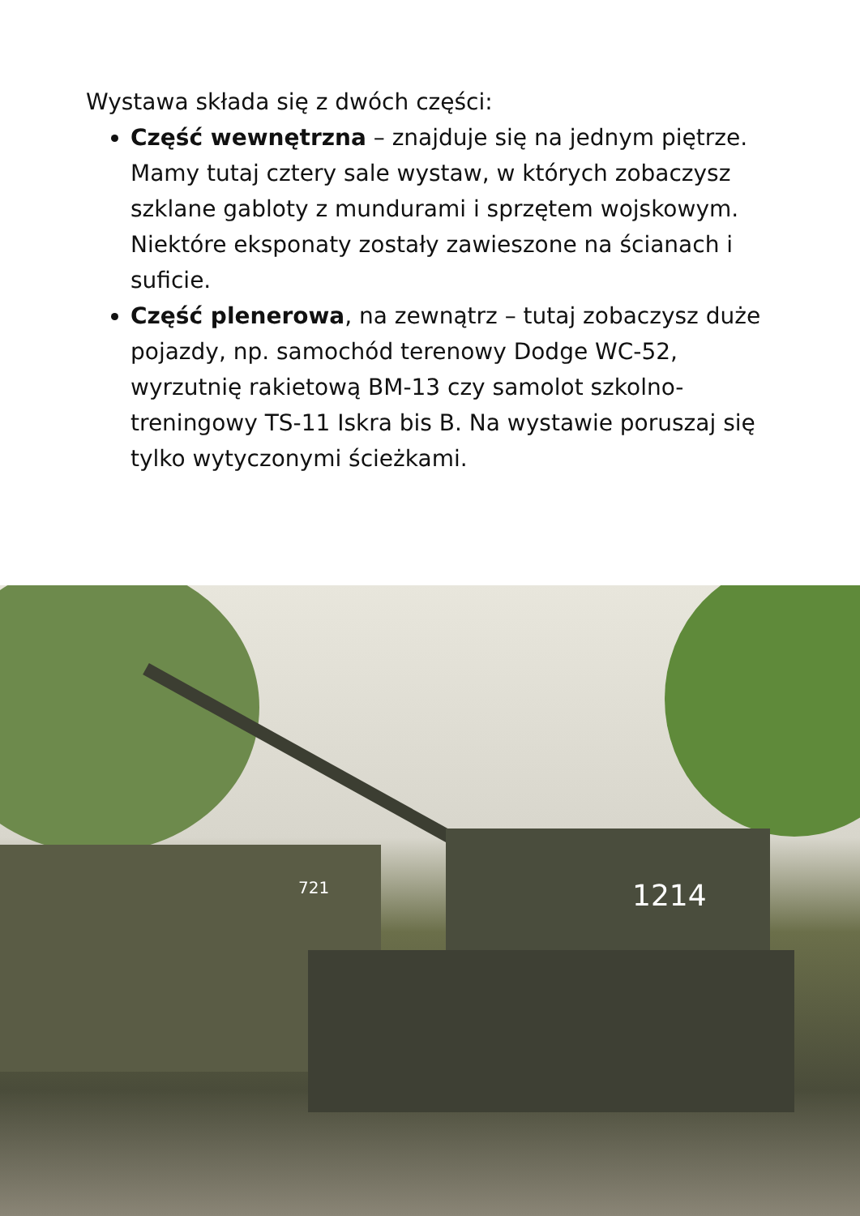Wystawa składa się z dwóch części:
Część wewnętrzna – znajduje się na jednym piętrze. Mamy tutaj cztery sale wystaw, w których zobaczysz szklane gabloty z mundurami i sprzętem wojskowym. Niektóre eksponaty zostały zawieszone na ścianach i suficie.
Część plenerowa, na zewnątrz – tutaj zobaczysz duże pojazdy, np. samochód terenowy Dodge WC-52, wyrzutnię rakietową BM-13 czy samolot szkolno-treningowy TS-11 Iskra bis B. Na wystawie poruszaj się tylko wytyczonymi ścieżkami.
1214
721